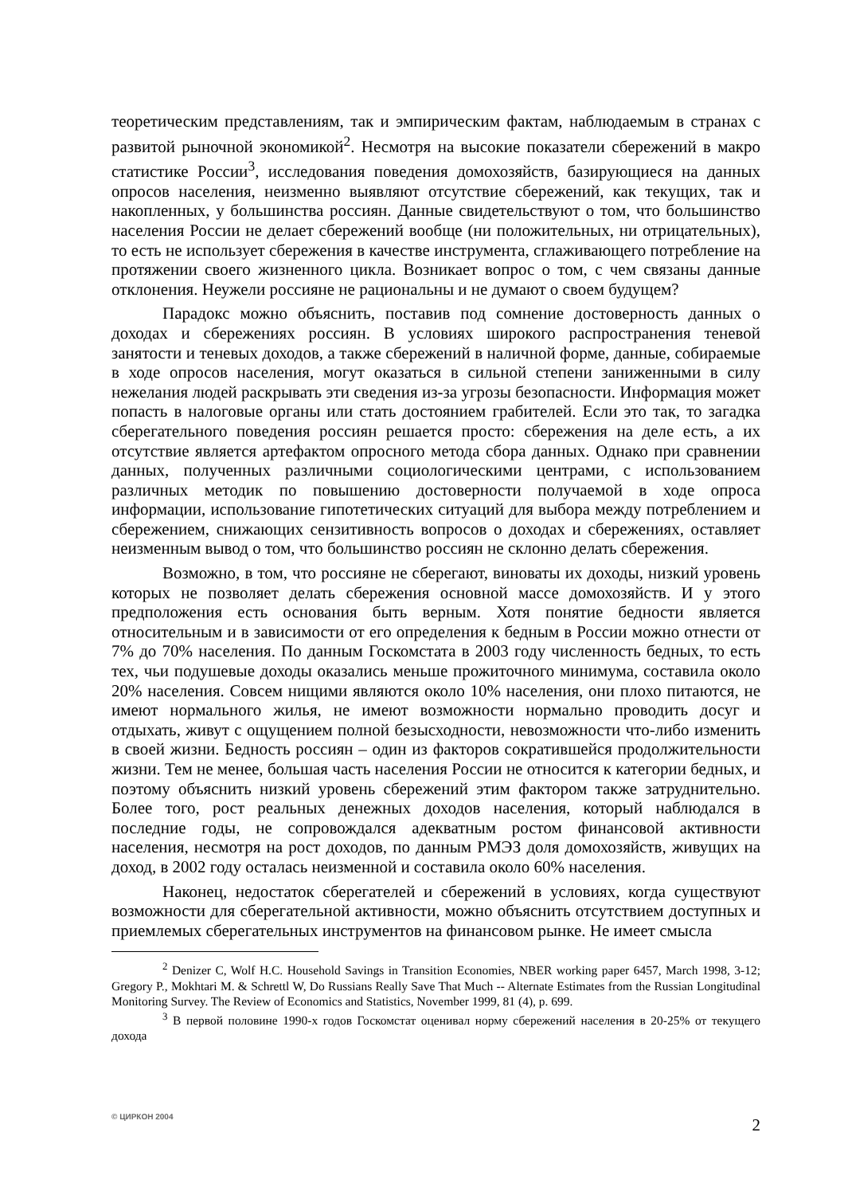теоретическим представлениям, так и эмпирическим фактам, наблюдаемым в странах с развитой рыночной экономикой<sup>2</sup>. Несмотря на высокие показатели сбережений в макро статистике России<sup>3</sup>, исследования поведения домохозяйств, базирующиеся на данных опросов населения, неизменно выявляют отсутствие сбережений, как текущих, так и накопленных, у большинства россиян. Данные свидетельствуют о том, что большинство населения России не делает сбережений вообще (ни положительных, ни отрицательных), то есть не использует сбережения в качестве инструмента, сглаживающего потребление на протяжении своего жизненного цикла. Возникает вопрос о том, с чем связаны данные отклонения. Неужели россияне не рациональны и не думают о своем будущем?
Парадокс можно объяснить, поставив под сомнение достоверность данных о доходах и сбережениях россиян. В условиях широкого распространения теневой занятости и теневых доходов, а также сбережений в наличной форме, данные, собираемые в ходе опросов населения, могут оказаться в сильной степени заниженными в силу нежелания людей раскрывать эти сведения из-за угрозы безопасности. Информация может попасть в налоговые органы или стать достоянием грабителей. Если это так, то загадка сберегательного поведения россиян решается просто: сбережения на деле есть, а их отсутствие является артефактом опросного метода сбора данных. Однако при сравнении данных, полученных различными социологическими центрами, с использованием различных методик по повышению достоверности получаемой в ходе опроса информации, использование гипотетических ситуаций для выбора между потреблением и сбережением, снижающих сензитивность вопросов о доходах и сбережениях, оставляет неизменным вывод о том, что большинство россиян не склонно делать сбережения.
Возможно, в том, что россияне не сберегают, виноваты их доходы, низкий уровень которых не позволяет делать сбережения основной массе домохозяйств. И у этого предположения есть основания быть верным. Хотя понятие бедности является относительным и в зависимости от его определения к бедным в России можно отнести от 7% до 70% населения. По данным Госкомстата в 2003 году численность бедных, то есть тех, чьи подушевые доходы оказались меньше прожиточного минимума, составила около 20% населения. Совсем нищими являются около 10% населения, они плохо питаются, не имеют нормального жилья, не имеют возможности нормально проводить досуг и отдыхать, живут с ощущением полной безысходности, невозможности что-либо изменить в своей жизни. Бедность россиян – один из факторов сократившейся продолжительности жизни. Тем не менее, большая часть населения России не относится к категории бедных, и поэтому объяснить низкий уровень сбережений этим фактором также затруднительно. Более того, рост реальных денежных доходов населения, который наблюдался в последние годы, не сопровождался адекватным ростом финансовой активности населения, несмотря на рост доходов, по данным РМЭЗ доля домохозяйств, живущих на доход, в 2002 году осталась неизменной и составила около 60% населения.
Наконец, недостаток сберегателей и сбережений в условиях, когда существуют возможности для сберегательной активности, можно объяснить отсутствием доступных и приемлемых сберегательных инструментов на финансовом рынке. Не имеет смысла
<sup>2</sup> Denizer C, Wolf H.C. Household Savings in Transition Economies, NBER working paper 6457, March 1998, 3-12; Gregory P., Mokhtari M. & Schrettl W, Do Russians Really Save That Much -- Alternate Estimates from the Russian Longitudinal Monitoring Survey. The Review of Economics and Statistics, November 1999, 81 (4), p. 699.
<sup>3</sup> В первой половине 1990-х годов Госкомстат оценивал норму сбережений населения в 20-25% от текущего дохода
© ЦИРКОН 2004 2